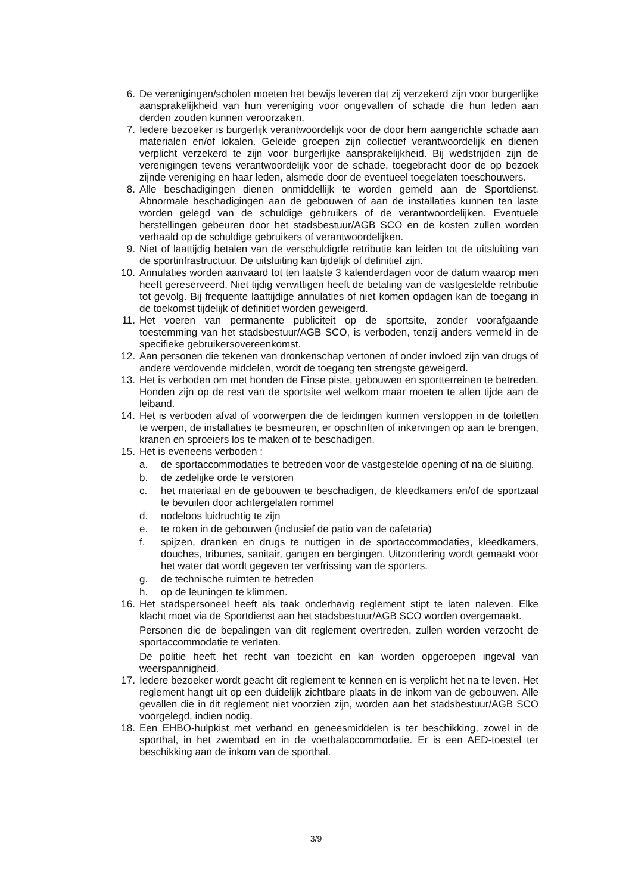6. De verenigingen/scholen moeten het bewijs leveren dat zij verzekerd zijn voor burgerlijke aansprakelijkheid van hun vereniging voor ongevallen of schade die hun leden aan derden zouden kunnen veroorzaken.
7. Iedere bezoeker is burgerlijk verantwoordelijk voor de door hem aangerichte schade aan materialen en/of lokalen. Geleide groepen zijn collectief verantwoordelijk en dienen verplicht verzekerd te zijn voor burgerlijke aansprakelijkheid. Bij wedstrijden zijn de verenigingen tevens verantwoordelijk voor de schade, toegebracht door de op bezoek zijnde vereniging en haar leden, alsmede door de eventueel toegelaten toeschouwers.
8. Alle beschadigingen dienen onmiddellijk te worden gemeld aan de Sportdienst. Abnormale beschadigingen aan de gebouwen of aan de installaties kunnen ten laste worden gelegd van de schuldige gebruikers of de verantwoordelijken. Eventuele herstellingen gebeuren door het stadsbestuur/AGB SCO en de kosten zullen worden verhaald op de schuldige gebruikers of verantwoordelijken.
9. Niet of laattijdig betalen van de verschuldigde retributie kan leiden tot de uitsluiting van de sportinfrastructuur. De uitsluiting kan tijdelijk of definitief zijn.
10. Annulaties worden aanvaard tot ten laatste 3 kalenderdagen voor de datum waarop men heeft gereserveerd. Niet tijdig verwittigen heeft de betaling van de vastgestelde retributie tot gevolg. Bij frequente laattijdige annulaties of niet komen opdagen kan de toegang in de toekomst tijdelijk of definitief worden geweigerd.
11. Het voeren van permanente publiciteit op de sportsite, zonder voorafgaande toestemming van het stadsbestuur/AGB SCO, is verboden, tenzij anders vermeld in de specifieke gebruikersovereenkomst.
12. Aan personen die tekenen van dronkenschap vertonen of onder invloed zijn van drugs of andere verdovende middelen, wordt de toegang ten strengste geweigerd.
13. Het is verboden om met honden de Finse piste, gebouwen en sportterreinen te betreden. Honden zijn op de rest van de sportsite wel welkom maar moeten te allen tijde aan de leiband.
14. Het is verboden afval of voorwerpen die de leidingen kunnen verstoppen in de toiletten te werpen, de installaties te besmeuren, er opschriften of inkervingen op aan te brengen, kranen en sproeiers los te maken of te beschadigen.
15. Het is eveneens verboden :
a. de sportaccommodaties te betreden voor de vastgestelde opening of na de sluiting.
b. de zedelijke orde te verstoren
c. het materiaal en de gebouwen te beschadigen, de kleedkamers en/of de sportzaal te bevuilen door achtergelaten rommel
d. nodeloos luidruchtig te zijn
e. te roken in de gebouwen (inclusief de patio van de cafetaria)
f. spijzen, dranken en drugs te nuttigen in de sportaccommodaties, kleedkamers, douches, tribunes, sanitair, gangen en bergingen. Uitzondering wordt gemaakt voor het water dat wordt gegeven ter verfrissing van de sporters.
g. de technische ruimten te betreden
h. op de leuningen te klimmen.
16. Het stadspersoneel heeft als taak onderhavig reglement stipt te laten naleven. Elke klacht moet via de Sportdienst aan het stadsbestuur/AGB SCO worden overgemaakt.
Personen die de bepalingen van dit reglement overtreden, zullen worden verzocht de sportaccommodatie te verlaten.
De politie heeft het recht van toezicht en kan worden opgeroepen ingeval van weerspannigheid.
17. Iedere bezoeker wordt geacht dit reglement te kennen en is verplicht het na te leven. Het reglement hangt uit op een duidelijk zichtbare plaats in de inkom van de gebouwen. Alle gevallen die in dit reglement niet voorzien zijn, worden aan het stadsbestuur/AGB SCO voorgelegd, indien nodig.
18. Een EHBO-hulpkist met verband en geneesmiddelen is ter beschikking, zowel in de sporthal, in het zwembad en in de voetbalaccommodatie. Er is een AED-toestel ter beschikking aan de inkom van de sporthal.
3/9